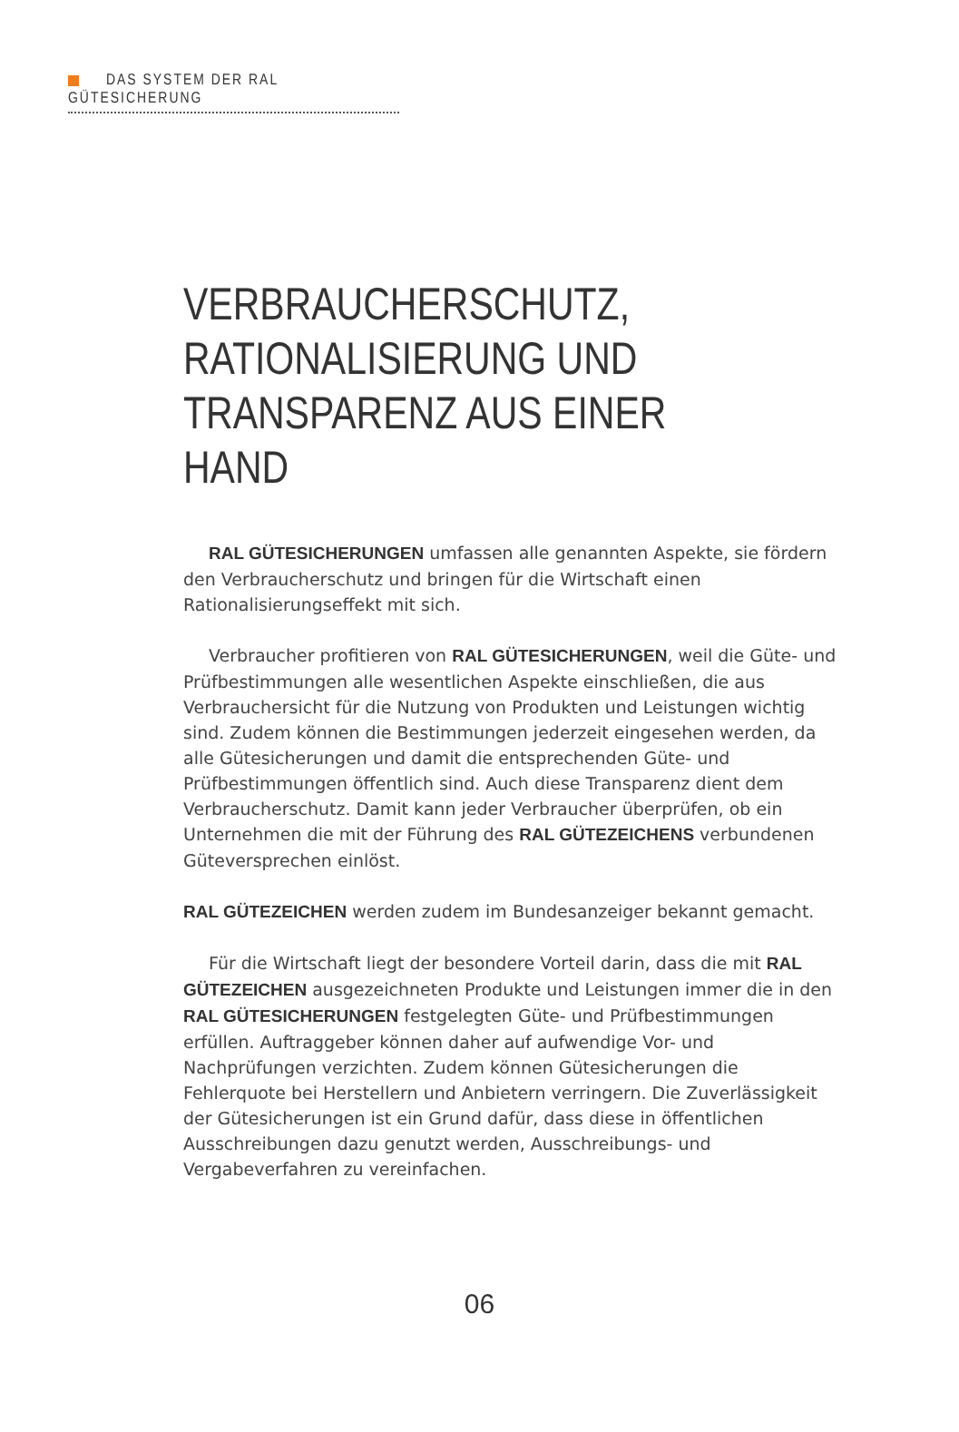DAS SYSTEM DER RAL GÜTESICHERUNG
VERBRAUCHERSCHUTZ,
RATIONALISIERUNG UND
TRANSPARENZ AUS EINER HAND
RAL GÜTESICHERUNGEN umfassen alle genannten Aspekte, sie fördern den Verbraucherschutz und bringen für die Wirtschaft einen Rationalisierungs­effekt mit sich.
Verbraucher profitieren von RAL GÜTESICHERUNGEN, weil die Güte- und Prüf­bestimmungen alle wesentlichen Aspekte einschließen, die aus Verbraucher­sicht für die Nutzung von Produkten und Leistungen wichtig sind. Zudem können die Bestimmungen jederzeit eingesehen werden, da alle Gütesiche­rungen und damit die entsprechenden Güte- und Prüfbestimmungen öffent­lich sind. Auch diese Transparenz dient dem Verbraucherschutz. Damit kann jeder Verbraucher überprüfen, ob ein Unternehmen die mit der Führung des RAL GÜTEZEICHENS verbundenen Güteversprechen einlöst.
RAL GÜTEZEICHEN werden zudem im Bundesanzeiger bekannt gemacht.
Für die Wirtschaft liegt der besondere Vorteil darin, dass die mit RAL GÜTEZEICHEN ausgezeichneten Produkte und Leistungen immer die in den RAL GÜTESICHERUNGEN festgelegten Güte- und Prüfbestimmungen erfüllen. Auftraggeber können daher auf aufwendige Vor- und Nachprüfungen ver­zichten. Zudem können Gütesicherungen die Fehlerquote bei Herstellern und Anbietern verringern. Die Zuverlässigkeit der Gütesicherungen ist ein Grund dafür, dass diese in öffentlichen Ausschreibungen dazu genutzt werden, Ausschreibungs- und Vergabeverfahren zu vereinfachen.
06